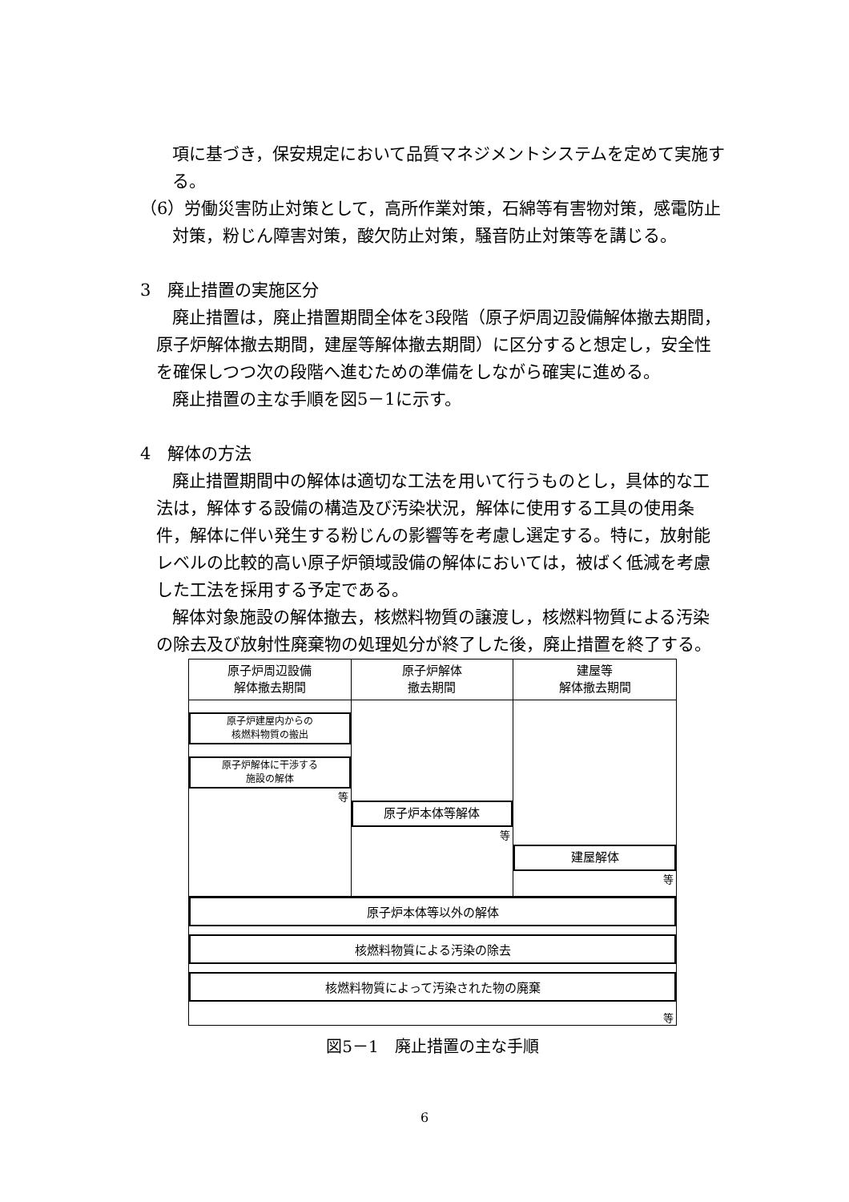項に基づき，保安規定において品質マネジメントシステムを定めて実施する。
（6）労働災害防止対策として，高所作業対策，石綿等有害物対策，感電防止対策，粉じん障害対策，酸欠防止対策，騒音防止対策等を講じる。
3　廃止措置の実施区分
廃止措置は，廃止措置期間全体を3段階（原子炉周辺設備解体撤去期間，原子炉解体撤去期間，建屋等解体撤去期間）に区分すると想定し，安全性を確保しつつ次の段階へ進むための準備をしながら確実に進める。
廃止措置の主な手順を図5－1に示す。
4　解体の方法
廃止措置期間中の解体は適切な工法を用いて行うものとし，具体的な工法は，解体する設備の構造及び汚染状況，解体に使用する工具の使用条件，解体に伴い発生する粉じんの影響等を考慮し選定する。特に，放射能レベルの比較的高い原子炉領域設備の解体においては，被ばく低減を考慮した工法を採用する予定である。
解体対象施設の解体撤去，核燃料物質の譲渡し，核燃料物質による汚染の除去及び放射性廃棄物の処理処分が終了した後，廃止措置を終了する。
原子炉周辺設備
解体撤去期間
原子炉建屋内からの
核燃料物質の搬出
原子炉解体に干渉する
施設の解体
等
原子炉解体
撤去期間
原子炉本体等解体
等
建屋等
解体撤去期間
建屋解体
等
原子炉本体等以外の解体
核燃料物質による汚染の除去
核燃料物質によって汚染された物の廃棄
等
図5－1　廃止措置の主な手順
6